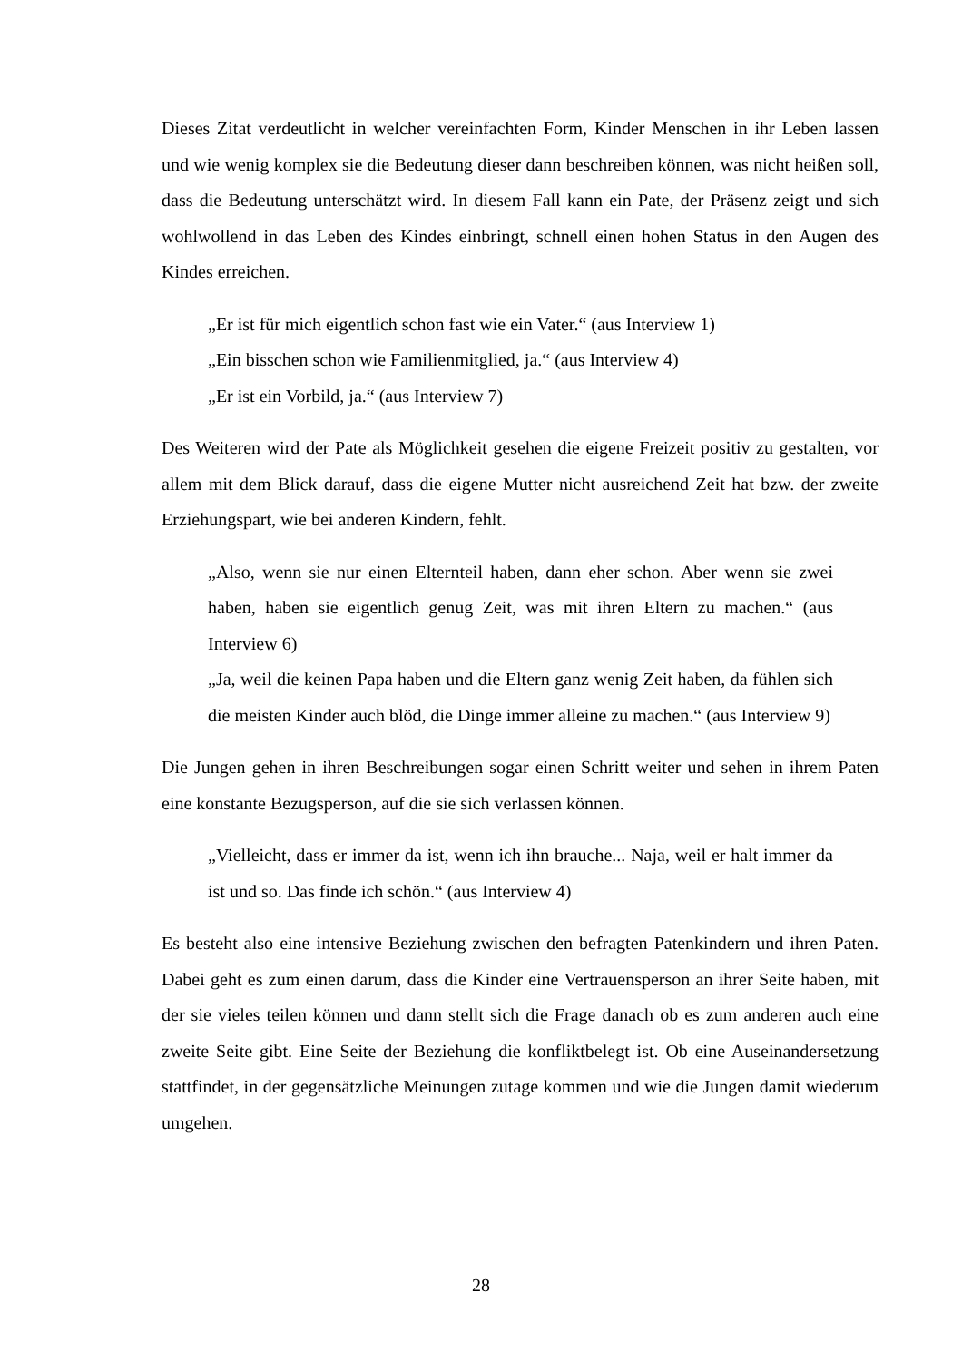Dieses Zitat verdeutlicht in welcher vereinfachten Form, Kinder Menschen in ihr Leben lassen und wie wenig komplex sie die Bedeutung dieser dann beschreiben können, was nicht heißen soll, dass die Bedeutung unterschätzt wird. In diesem Fall kann ein Pate, der Präsenz zeigt und sich wohlwollend in das Leben des Kindes einbringt, schnell einen hohen Status in den Augen des Kindes erreichen.
„Er ist für mich eigentlich schon fast wie ein Vater.“ (aus Interview 1)
„Ein bisschen schon wie Familienmitglied, ja.“ (aus Interview 4)
„Er ist ein Vorbild, ja.“ (aus Interview 7)
Des Weiteren wird der Pate als Möglichkeit gesehen die eigene Freizeit positiv zu gestalten, vor allem mit dem Blick darauf, dass die eigene Mutter nicht ausreichend Zeit hat bzw. der zweite Erziehungspart, wie bei anderen Kindern, fehlt.
„Also, wenn sie nur einen Elternteil haben, dann eher schon. Aber wenn sie zwei haben, haben sie eigentlich genug Zeit, was mit ihren Eltern zu machen.“ (aus Interview 6)
„Ja, weil die keinen Papa haben und die Eltern ganz wenig Zeit haben, da fühlen sich die meisten Kinder auch blöd, die Dinge immer alleine zu machen.“ (aus Interview 9)
Die Jungen gehen in ihren Beschreibungen sogar einen Schritt weiter und sehen in ihrem Paten eine konstante Bezugsperson, auf die sie sich verlassen können.
„Vielleicht, dass er immer da ist, wenn ich ihn brauche... Naja, weil er halt immer da ist und so. Das finde ich schön.“ (aus Interview 4)
Es besteht also eine intensive Beziehung zwischen den befragten Patenkindern und ihren Paten. Dabei geht es zum einen darum, dass die Kinder eine Vertrauensperson an ihrer Seite haben, mit der sie vieles teilen können und dann stellt sich die Frage danach ob es zum anderen auch eine zweite Seite gibt. Eine Seite der Beziehung die konfliktbelegt ist. Ob eine Auseinandersetzung stattfindet, in der gegensätzliche Meinungen zutage kommen und wie die Jungen damit wiederum umgehen.
28